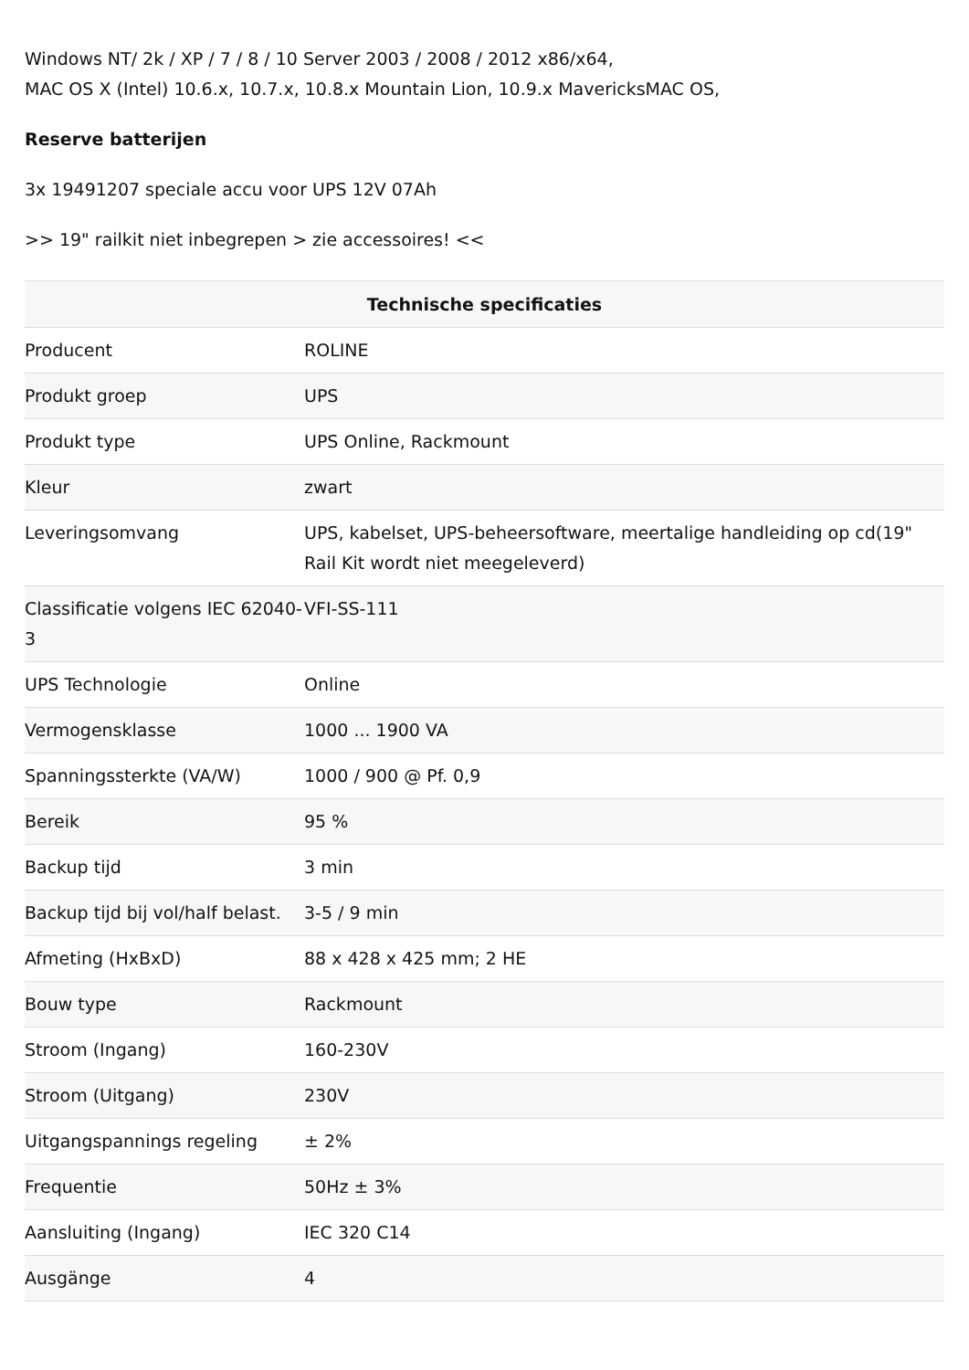Windows NT/ 2k / XP / 7 / 8 / 10 Server 2003 / 2008 / 2012 x86/x64,
MAC OS X (Intel) 10.6.x, 10.7.x, 10.8.x Mountain Lion, 10.9.x MavericksMAC OS,
Reserve batterijen
3x 19491207 speciale accu voor UPS 12V 07Ah
>> 19" railkit niet inbegrepen > zie accessoires! <<
| Technische specificaties | |
| --- | --- |
| Producent | ROLINE |
| Produkt groep | UPS |
| Produkt type | UPS Online, Rackmount |
| Kleur | zwart |
| Leveringsomvang | UPS, kabelset, UPS-beheersoftware, meertalige handleiding op cd(19" Rail Kit wordt niet meegeleverd) |
| Classificatie volgens IEC 62040-3 | VFI-SS-111 |
| UPS Technologie | Online |
| Vermogensklasse | 1000 ... 1900 VA |
| Spanningssterkte (VA/W) | 1000 / 900 @ Pf. 0,9 |
| Bereik | 95 % |
| Backup tijd | 3 min |
| Backup tijd bij vol/half belast. | 3-5 / 9 min |
| Afmeting (HxBxD) | 88 x 428 x 425 mm; 2 HE |
| Bouw type | Rackmount |
| Stroom (Ingang) | 160-230V |
| Stroom (Uitgang) | 230V |
| Uitgangspannings regeling | ± 2% |
| Frequentie | 50Hz ± 3% |
| Aansluiting (Ingang) | IEC 320 C14 |
| Ausgänge | 4 |